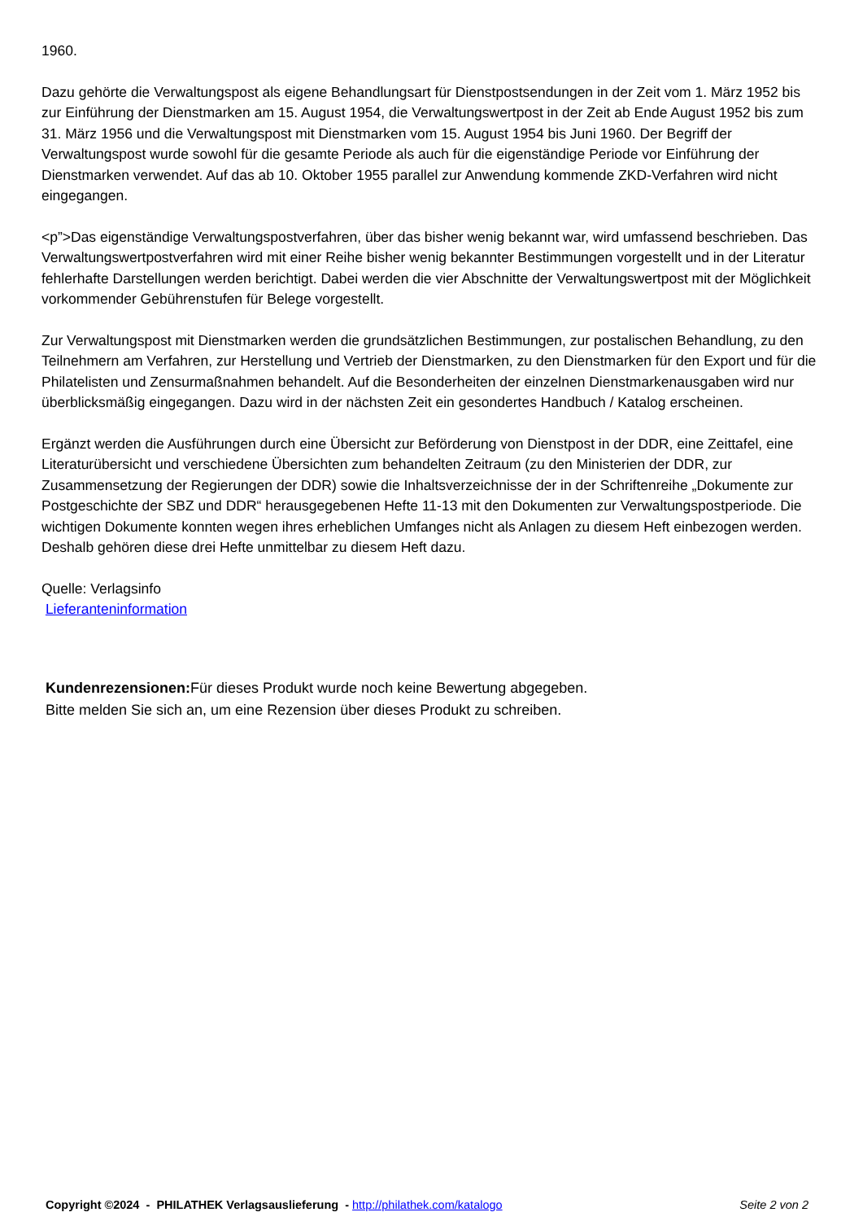1960.
Dazu gehörte die Verwaltungspost als eigene Behandlungsart für Dienstpostsendungen in der Zeit vom 1. März 1952 bis zur Einführung der Dienstmarken am 15. August 1954, die Verwaltungswertpost in der Zeit ab Ende August 1952 bis zum 31. März 1956 und die Verwaltungspost mit Dienstmarken vom 15. August 1954 bis Juni 1960. Der Begriff der Verwaltungspost wurde sowohl für die gesamte Periode als auch für die eigenständige Periode vor Einführung der Dienstmarken verwendet. Auf das ab 10. Oktober 1955 parallel zur Anwendung kommende ZKD-Verfahren wird nicht eingegangen.
<p”>Das eigenständige Verwaltungspostverfahren, über das bisher wenig bekannt war, wird umfassend beschrieben. Das Verwaltungswertpostverfahren wird mit einer Reihe bisher wenig bekannter Bestimmungen vorgestellt und in der Literatur fehlerhafte Darstellungen werden berichtigt. Dabei werden die vier Abschnitte der Verwaltungswertpost mit der Möglichkeit vorkommender Gebührenstufen für Belege vorgestellt.
Zur Verwaltungspost mit Dienstmarken werden die grundsätzlichen Bestimmungen, zur postalischen Behandlung, zu den Teilnehmern am Verfahren, zur Herstellung und Vertrieb der Dienstmarken, zu den Dienstmarken für den Export und für die Philatelisten und Zensurmaßnahmen behandelt. Auf die Besonderheiten der einzelnen Dienstmarkenausgaben wird nur überblicksmäßig eingegangen. Dazu wird in der nächsten Zeit ein gesondertes Handbuch / Katalog erscheinen.
Ergänzt werden die Ausführungen durch eine Übersicht zur Beförderung von Dienstpost in der DDR, eine Zeittafel, eine Literaturübersicht und verschiedene Übersichten zum behandelten Zeitraum (zu den Ministerien der DDR, zur Zusammensetzung der Regierungen der DDR) sowie die Inhaltsverzeichnisse der in der Schriftenreihe „Dokumente zur Postgeschichte der SBZ und DDR“ herausgegebenen Hefte 11-13 mit den Dokumenten zur Verwaltungspostperiode. Die wichtigen Dokumente konnten wegen ihres erheblichen Umfanges nicht als Anlagen zu diesem Heft einbezogen werden. Deshalb gehören diese drei Hefte unmittelbar zu diesem Heft dazu.
Quelle: Verlagsinfo
Lieferanteninformation
Kundenrezensionen: Für dieses Produkt wurde noch keine Bewertung abgegeben.
Bitte melden Sie sich an, um eine Rezension über dieses Produkt zu schreiben.
Copyright ©2024 - PHILATHEK Verlagsauslieferung - http://philathek.com/katalogo Seite 2 von 2